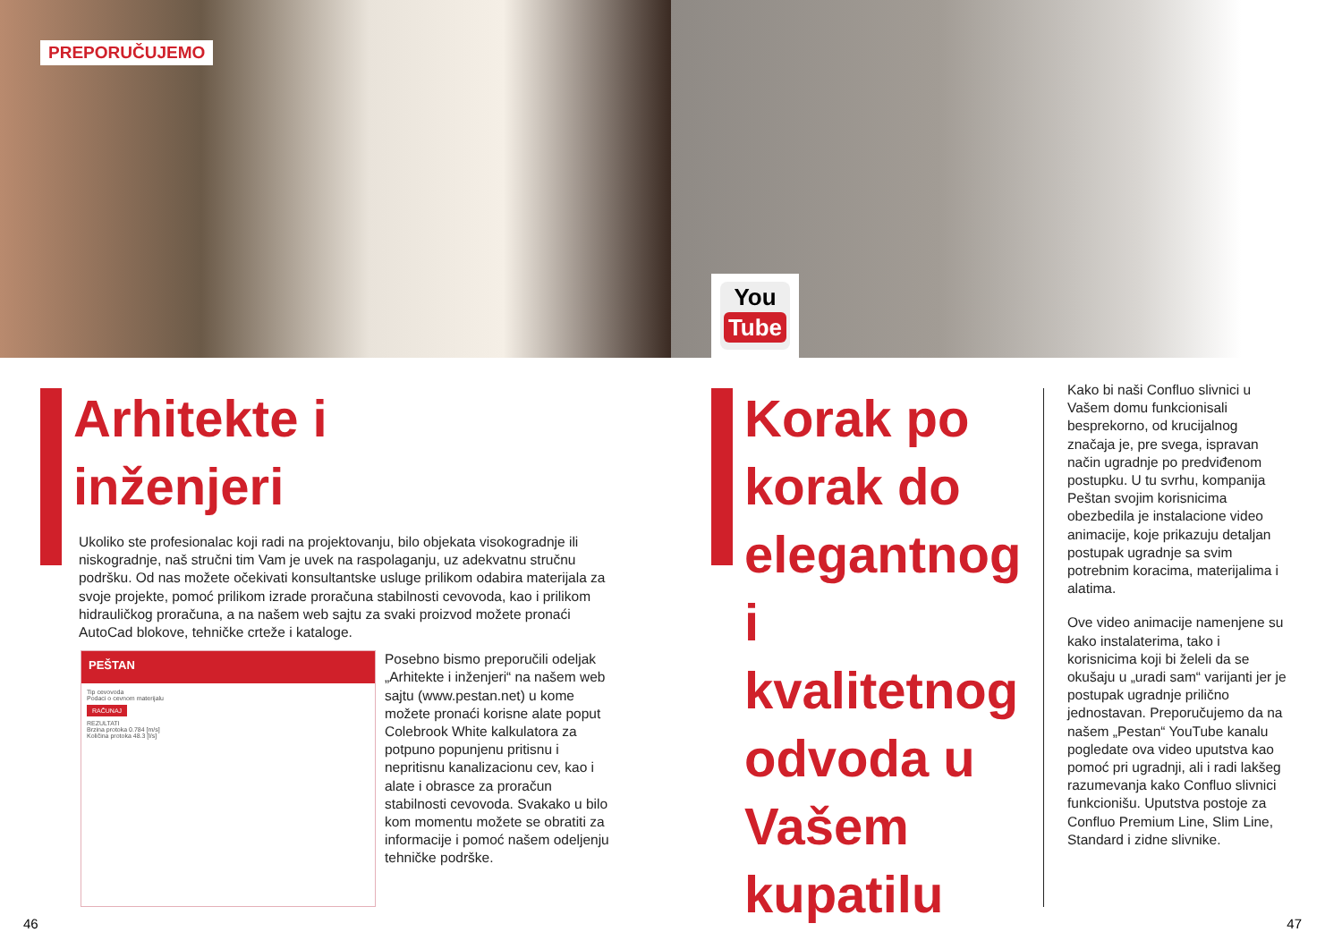PREPORUČUJEMO
Arhitekte i
inženjeri
Ukoliko ste profesionalac koji radi na projektovanju, bilo objekata visokogradnje ili niskogradnje, naš stručni tim Vam je uvek na raspolaganju, uz adekvatnu stručnu podršku. Od nas možete očekivati konsultantske usluge prilikom odabira materijala za svoje projekte, pomoć prilikom izrade proračuna stabilnosti cevovoda, kao i prilikom hidrauličkog proračuna, a na našem web sajtu za svaki proizvod možete pronaći AutoCad blokove, tehničke crteže i kataloge.
PEŠTAN
Tip cevovoda
Podaci o cevnom materijalu
RAČUNAJ
REZULTATI
Brzina protoka 0.784 [m/s]
Količina protoka 48.3 [l/s]
Posebno bismo preporučili odeljak „Arhitekte i inženjeri“ na našem web sajtu (www.pestan.net) u kome možete pronaći korisne alate poput Colebrook White kalkulatora za potpuno popunjenu pritisnu i nepritisnu kanalizacionu cev, kao i alate i obrasce za proračun stabilnosti cevovoda. Svakako u bilo kom momentu možete se obratiti za informacije i pomoć našem odeljenju tehničke podrške.
46
You
Tube
Korak po korak do elegantnog i kvalitetnog odvoda u Vašem kupatilu
Kako bi naši Confluo slivnici u Vašem domu funkcionisali besprekorno, od krucijalnog značaja je, pre svega, ispravan način ugradnje po predviđenom postupku. U tu svrhu, kompanija Peštan svojim korisnicima obezbedila je instalacione video animacije, koje prikazuju detaljan postupak ugradnje sa svim potrebnim koracima, materijalima i alatima.
Ove video animacije namenjene su kako instalaterima, tako i korisnicima koji bi želeli da se okušaju u „uradi sam“ varijanti jer je postupak ugradnje prilično jednostavan. Preporučujemo da na našem „Pestan“ YouTube kanalu pogledate ova video uputstva kao pomoć pri ugradnji, ali i radi lakšeg razumevanja kako Confluo slivnici funkcionišu. Uputstva postoje za Confluo Premium Line, Slim Line, Standard i zidne slivnike.
47